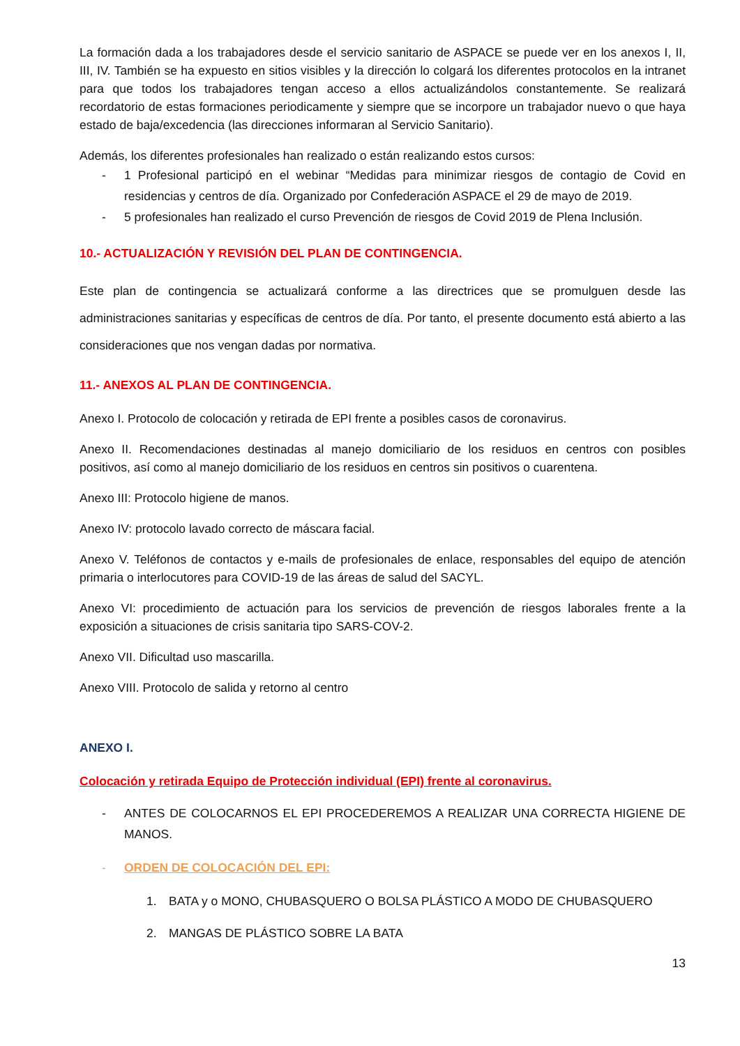La formación dada a los trabajadores desde el servicio sanitario de ASPACE se puede ver en los anexos I, II, III, IV. También se ha expuesto en sitios visibles y la dirección lo colgará los diferentes protocolos en la intranet para que todos los trabajadores tengan acceso a ellos actualizándolos constantemente. Se realizará recordatorio de estas formaciones periodicamente y siempre que se incorpore un trabajador nuevo o que haya estado de baja/excedencia (las direcciones informaran al Servicio Sanitario).
Además, los diferentes profesionales han realizado o están realizando estos cursos:
- 1 Profesional participó en el webinar “Medidas para minimizar riesgos de contagio de Covid en residencias y centros de día. Organizado por Confederación ASPACE el 29 de mayo de 2019.
- 5 profesionales han realizado el curso Prevención de riesgos de Covid 2019 de Plena Inclusión.
10.- ACTUALIZACIÓN Y REVISIÓN DEL PLAN DE CONTINGENCIA.
Este plan de contingencia se actualizará conforme a las directrices que se promulguen desde las administraciones sanitarias y específicas de centros de día. Por tanto, el presente documento está abierto a las consideraciones que nos vengan dadas por normativa.
11.- ANEXOS AL PLAN DE CONTINGENCIA.
Anexo I. Protocolo de colocación y retirada de EPI frente a posibles casos de coronavirus.
Anexo II. Recomendaciones destinadas al manejo domiciliario de los residuos en centros con posibles positivos, así como al manejo domiciliario de los residuos en centros sin positivos o cuarentena.
Anexo III: Protocolo higiene de manos.
Anexo IV: protocolo lavado correcto de máscara facial.
Anexo V. Teléfonos de contactos y e-mails de profesionales de enlace, responsables del equipo de atención primaria o interlocutores para COVID-19 de las áreas de salud del SACYL.
Anexo VI: procedimiento de actuación para los servicios de prevención de riesgos laborales frente a la exposición a situaciones de crisis sanitaria tipo SARS-COV-2.
Anexo VII. Dificultad uso mascarilla.
Anexo VIII. Protocolo de salida y retorno al centro
ANEXO I.
Colocación y retirada Equipo de Protección individual (EPI) frente al coronavirus.
- ANTES DE COLOCARNOS EL EPI PROCEDEREMOS A REALIZAR UNA CORRECTA HIGIENE DE MANOS.
- ORDEN DE COLOCACIÓN DEL EPI:
1. BATA y o MONO, CHUBASQUERO O BOLSA PLÁSTICO A MODO DE CHUBASQUERO
2. MANGAS DE PLÁSTICO SOBRE LA BATA
13